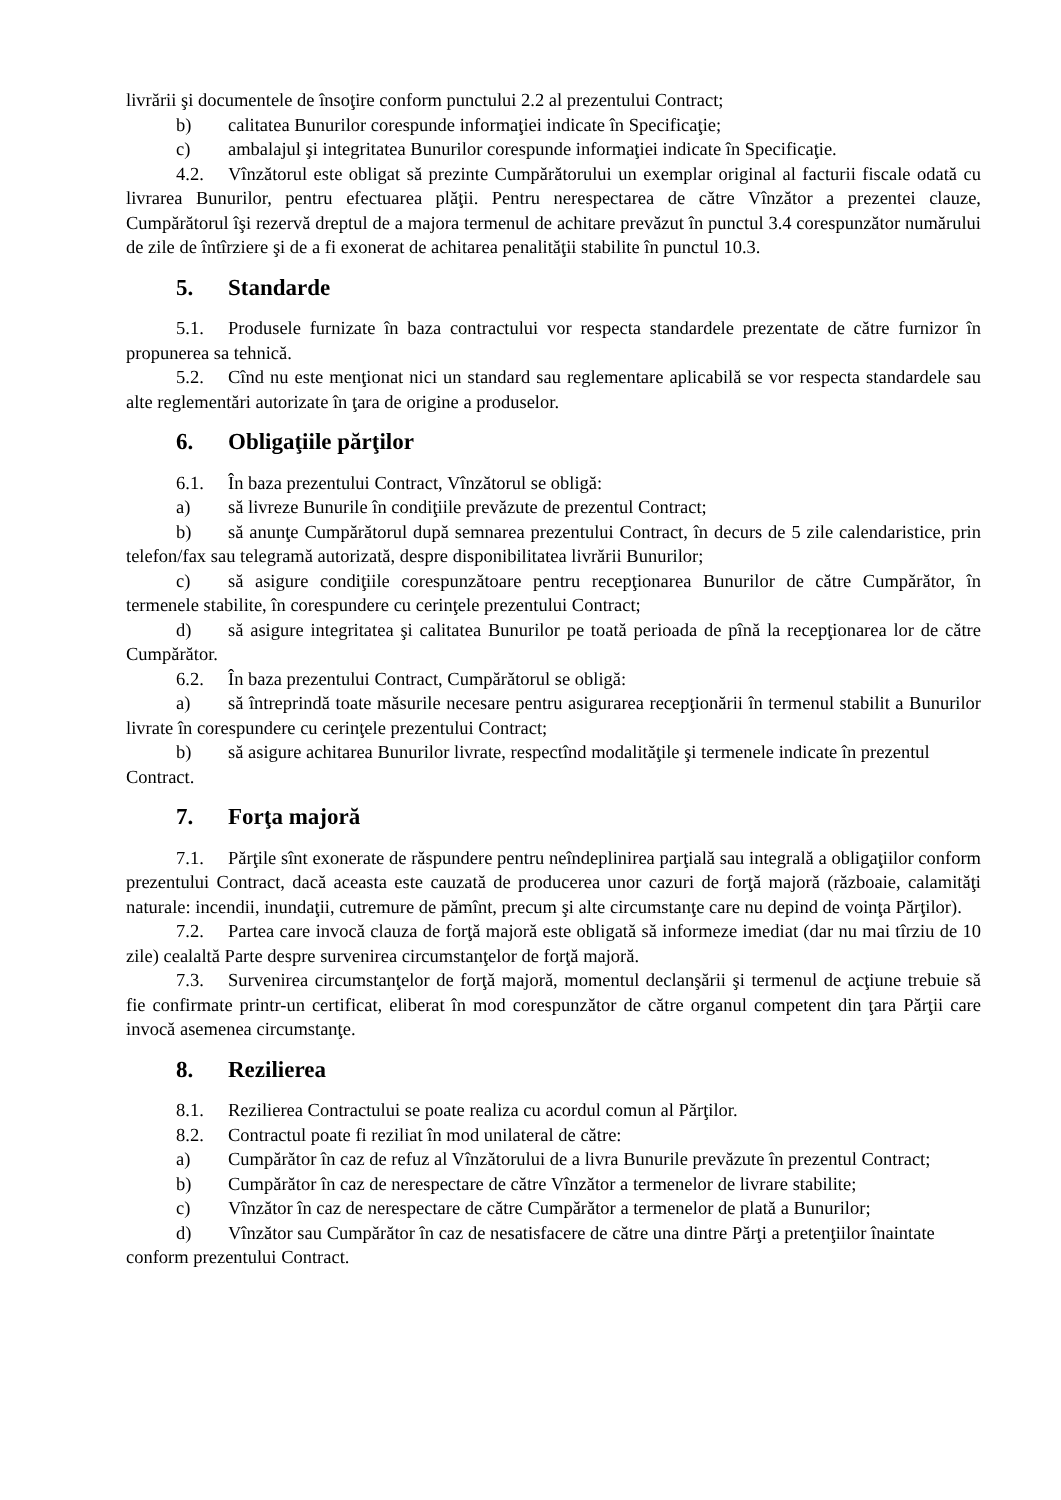livrării şi documentele de însoţire conform punctului 2.2 al prezentului Contract;
b) calitatea Bunurilor corespunde informaţiei indicate în Specificaţie;
c) ambalajul şi integritatea Bunurilor corespunde informaţiei indicate în Specificaţie.
4.2. Vînzătorul este obligat să prezinte Cumpărătorului un exemplar original al facturii fiscale odată cu livrarea Bunurilor, pentru efectuarea plăţii. Pentru nerespectarea de către Vînzător a prezentei clauze, Cumpărătorul îşi rezervă dreptul de a majora termenul de achitare prevăzut în punctul 3.4 corespunzător numărului de zile de întîrziere şi de a fi exonerat de achitarea penalităţii stabilite în punctul 10.3.
5. Standarde
5.1. Produsele furnizate în baza contractului vor respecta standardele prezentate de către furnizor în propunerea sa tehnică.
5.2. Cînd nu este menţionat nici un standard sau reglementare aplicabilă se vor respecta standardele sau alte reglementări autorizate în ţara de origine a produselor.
6. Obligaţiile părţilor
6.1. În baza prezentului Contract, Vînzătorul se obligă:
a) să livreze Bunurile în condiţiile prevăzute de prezentul Contract;
b) să anunţe Cumpărătorul după semnarea prezentului Contract, în decurs de 5 zile calendaristice, prin telefon/fax sau telegramă autorizată, despre disponibilitatea livrării Bunurilor;
c) să asigure condiţiile corespunzătoare pentru recepţionarea Bunurilor de către Cumpărător, în termenele stabilite, în corespundere cu cerinţele prezentului Contract;
d) să asigure integritatea şi calitatea Bunurilor pe toată perioada de pînă la recepţionarea lor de către Cumpărător.
6.2. În baza prezentului Contract, Cumpărătorul se obligă:
a) să întreprindă toate măsurile necesare pentru asigurarea recepţionării în termenul stabilit a Bunurilor livrate în corespundere cu cerinţele prezentului Contract;
b) să asigure achitarea Bunurilor livrate, respectînd modalităţile şi termenele indicate în prezentul Contract.
7. Forţa majoră
7.1. Părţile sînt exonerate de răspundere pentru neîndeplinirea parţială sau integrală a obligaţiilor conform prezentului Contract, dacă aceasta este cauzată de producerea unor cazuri de forţă majoră (războaie, calamităţi naturale: incendii, inundaţii, cutremure de pămînt, precum şi alte circumstanţe care nu depind de voinţa Părţilor).
7.2. Partea care invocă clauza de forţă majoră este obligată să informeze imediat (dar nu mai tîrziu de 10 zile) cealaltă Parte despre survenirea circumstanţelor de forţă majoră.
7.3. Survenirea circumstanţelor de forţă majoră, momentul declanşării şi termenul de acţiune trebuie să fie confirmate printr-un certificat, eliberat în mod corespunzător de către organul competent din ţara Părţii care invocă asemenea circumstanţe.
8. Rezilierea
8.1. Rezilierea Contractului se poate realiza cu acordul comun al Părţilor.
8.2. Contractul poate fi reziliat în mod unilateral de către:
a) Cumpărător în caz de refuz al Vînzătorului de a livra Bunurile prevăzute în prezentul Contract;
b) Cumpărător în caz de nerespectare de către Vînzător a termenelor de livrare stabilite;
c) Vînzător în caz de nerespectare de către Cumpărător a termenelor de plată a Bunurilor;
d) Vînzător sau Cumpărător în caz de nesatisfacere de către una dintre Părţi a pretenţiilor înaintate conform prezentului Contract.